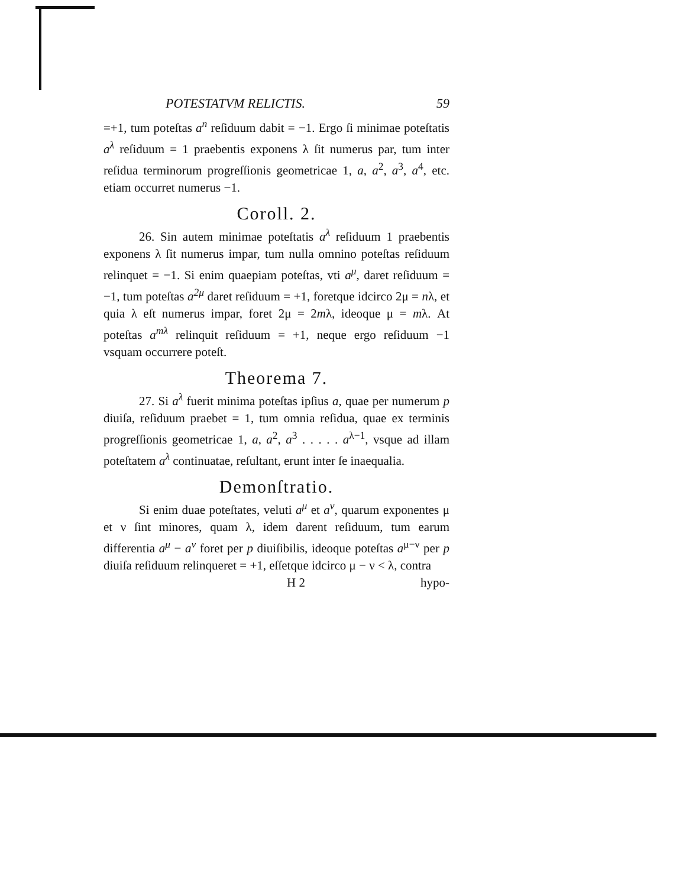POTESTATVM RELICTIS. 59
=+1, tum poteſtas a<sup>n</sup> reſiduum dabit = −1. Ergo ſi minimae poteſtatis a<sup>λ</sup> reſiduum = 1 praebentis exponens λ ſit numerus par, tum inter reſidua terminorum progreſſionis geometricae 1, a, a<sup>2</sup>, a<sup>3</sup>, a<sup>4</sup>, etc. etiam occurret numerus −1.
Coroll. 2.
26. Sin autem minimae poteſtatis a<sup>λ</sup> reſiduum 1 praebentis exponens λ ſit numerus impar, tum nulla omnino poteſtas reſiduum relinquet = −1. Si enim quaepiam poteſtas, vti a<sup>μ</sup>, daret reſiduum = −1, tum poteſtas a<sup>2μ</sup> daret reſiduum = +1, foretque idcirco 2μ = nλ, et quia λ eſt numerus impar, foret 2μ = 2mλ, ideoque μ = mλ. At poteſtas a<sup>mλ</sup> relinquit reſiduum = +1, neque ergo reſiduum −1 vsquam occurrere poteſt.
Theorema 7.
27. Si a<sup>λ</sup> fuerit minima poteſtas ipſius a, quae per numerum p diuiſa, reſiduum praebet = 1, tum omnia reſidua, quae ex terminis progreſſionis geometricae 1, a, a<sup>2</sup>, a<sup>3</sup> . . . . . a<sup>λ−1</sup>, vsque ad illam poteſtatem a<sup>λ</sup> continuatae, reſultant, erunt inter ſe inaequalia.
Demonſtratio.
Si enim duae poteſtates, veluti a<sup>μ</sup> et a<sup>ν</sup>, quarum exponentes μ et ν ſint minores, quam λ, idem darent reſiduum, tum earum differentia a<sup>μ</sup> − a<sup>ν</sup> foret per p diuiſibilis, ideoque poteſtas a<sup>μ−ν</sup> per p diuiſa reſiduum relinqueret = +1, eſſetque idcirco μ − ν < λ, contra
H 2 hypo-